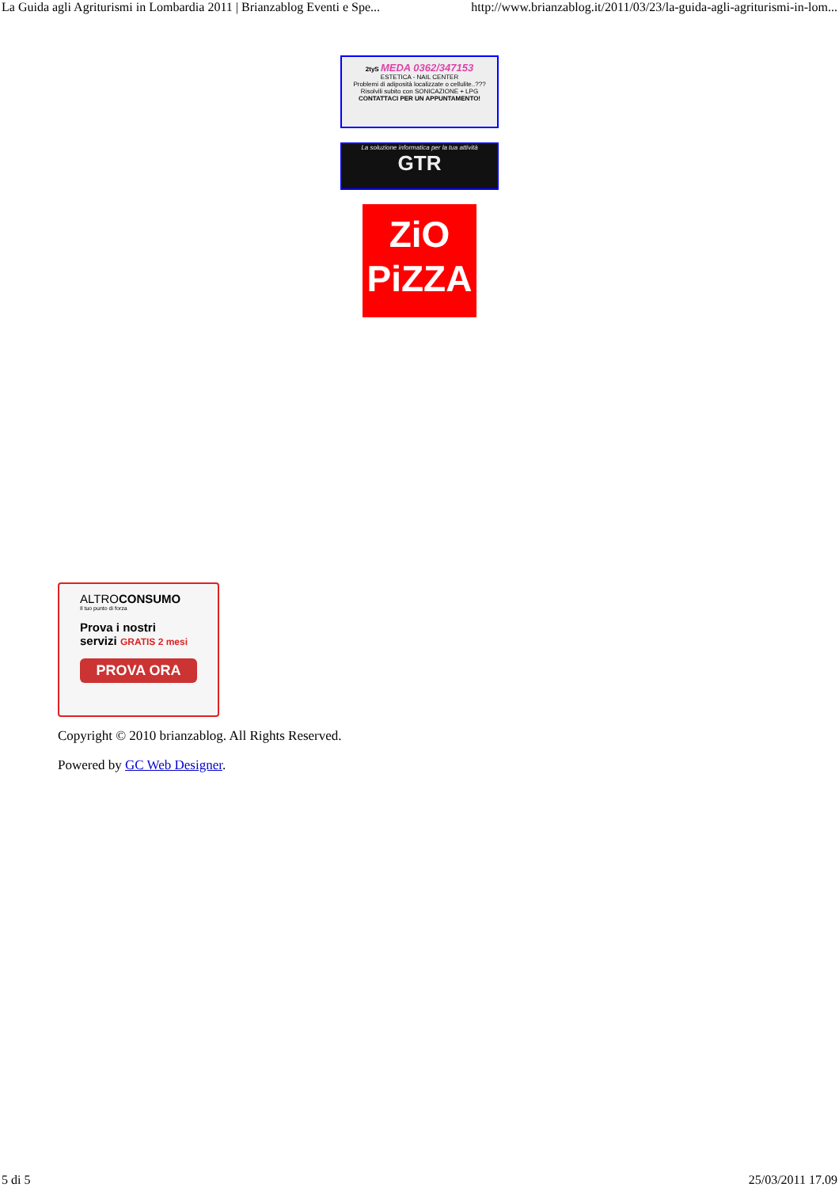La Guida agli Agriturismi in Lombardia 2011 | Brianzablog Eventi e Spe... http://www.brianzablog.it/2011/03/23/la-guida-agli-agriturismi-in-lom...
2tyS MEDA 0362/347153
ESTETICA - NAIL CENTER
Problemi di adiposità localizzate o cellulite..???
Risolvili subito con SONICAZIONE + LPG
CONTATTACI PER UN APPUNTAMENTO!
La soluzione informatica per la tua attività
GTR
ZiO
PiZZA
ALTROCONSUMO
Il tuo punto di forza
Prova i nostri
servizi GRATIS 2 mesi
PROVA ORA
Copyright © 2010 brianzablog. All Rights Reserved.
Powered by GC Web Designer.
5 di 5 25/03/2011 17.09